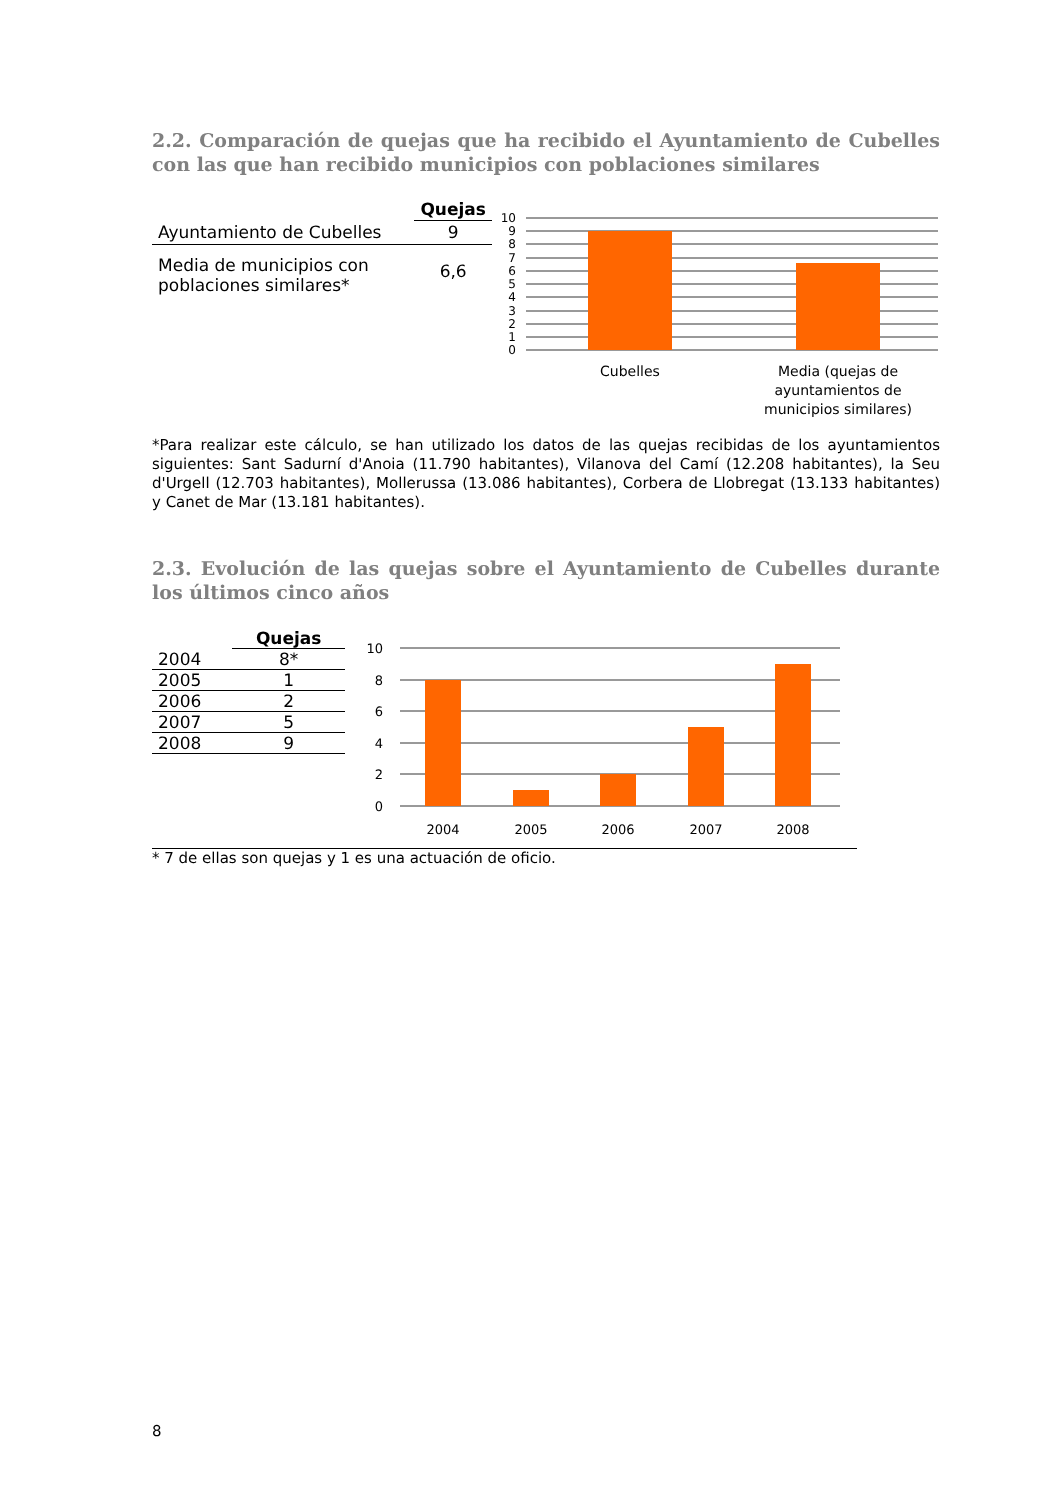2.2. Comparación de quejas que ha recibido el Ayuntamiento de Cubelles con las que han recibido municipios con poblaciones similares
| | Quejas |
| --- | --- |
| Ayuntamiento de Cubelles | 9 |
| Media de municipios con poblaciones similares* | 6,6 |
10
9
8
7
6
5
4
3
2
1
0
Cubelles
Media (quejas de
ayuntamientos de
municipios similares)
*Para realizar este cálculo, se han utilizado los datos de las quejas recibidas de los ayuntamientos siguientes: Sant Sadurní d'Anoia (11.790 habitantes), Vilanova del Camí (12.208 habitantes), la Seu d'Urgell (12.703 habitantes), Mollerussa (13.086 habitantes), Corbera de Llobregat (13.133 habitantes) y Canet de Mar (13.181 habitantes).
2.3. Evolución de las quejas sobre el Ayuntamiento de Cubelles durante los últimos cinco años
| | Quejas |
| --- | --- |
| 2004 | 8* |
| 2005 | 1 |
| 2006 | 2 |
| 2007 | 5 |
| 2008 | 9 |
10
8
6
4
2
0
2004
2005
2006
2007
2008
* 7 de ellas son quejas y 1 es una actuación de oficio.
8